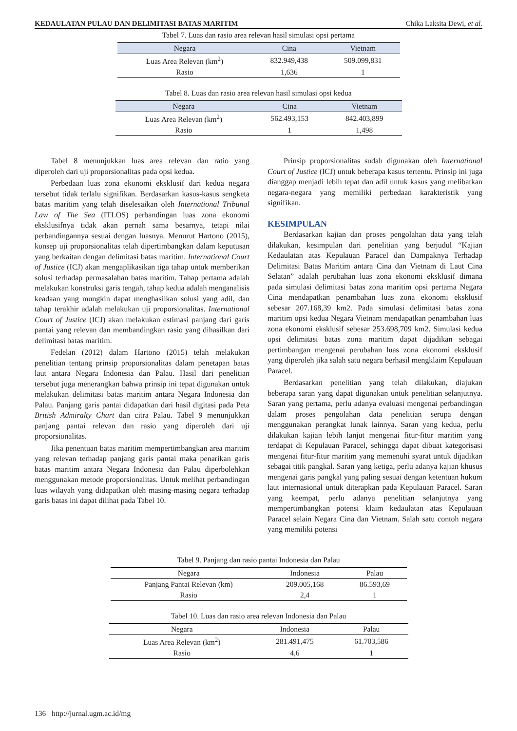KEDAULATAN PULAU DAN DELIMITASI BATAS MARITIM Chika Laksita Dewi, et al.
Tabel 7. Luas dan rasio area relevan hasil simulasi opsi pertama
| Negara | Cina | Vietnam |
| --- | --- | --- |
| Luas Area Relevan (km<sup>2</sup>) | 832.949,438 | 509.099,831 |
| Rasio | 1,636 | 1 |
Tabel 8. Luas dan rasio area relevan hasil simulasi opsi kedua
| Negara | Cina | Vietnam |
| --- | --- | --- |
| Luas Area Relevan (km<sup>2</sup>) | 562.493,153 | 842.403,899 |
| Rasio | 1 | 1,498 |
Tabel 8 menunjukkan luas area relevan dan ratio yang diperoleh dari uji proporsionalitas pada opsi kedua.
Perbedaan luas zona ekonomi eksklusif dari kedua negara tersebut tidak terlalu signifikan. Berdasarkan kasus-kasus sengketa batas maritim yang telah diselesaikan oleh International Tribunal Law of The Sea (ITLOS) perbandingan luas zona ekonomi eksklusifnya tidak akan pernah sama besarnya, tetapi nilai perbandingannya sesuai dengan luasnya. Menurut Hartono (2015), konsep uji proporsionalitas telah dipertimbangkan dalam keputusan yang berkaitan dengan delimitasi batas maritim. International Court of Justice (ICJ) akan mengaplikasikan tiga tahap untuk memberikan solusi terhadap permasalahan batas maritim. Tahap pertama adalah melakukan konstruksi garis tengah, tahap kedua adalah menganalisis keadaan yang mungkin dapat menghasilkan solusi yang adil, dan tahap terakhir adalah melakukan uji proporsionalitas. International Court of Justice (ICJ) akan melakukan estimasi panjang dari garis pantai yang relevan dan membandingkan rasio yang dihasilkan dari delimitasi batas maritim.
Fedelan (2012) dalam Hartono (2015) telah melakukan penelitian tentang prinsip proporsionalitas dalam penetapan batas laut antara Negara Indonesia dan Palau. Hasil dari penelitian tersebut juga menerangkan bahwa prinsip ini tepat digunakan untuk melakukan delimitasi batas maritim antara Negara Indonesia dan Palau. Panjang garis pantai didapatkan dari hasil digitasi pada Peta British Admiralty Chart dan citra Palau. Tabel 9 menunjukkan panjang pantai relevan dan rasio yang diperoleh dari uji proporsionalitas.
Jika penentuan batas maritim mempertimbangkan area maritim yang relevan terhadap panjang garis pantai maka penarikan garis batas maritim antara Negara Indonesia dan Palau diperbolehkan menggunakan metode proporsionalitas. Untuk melihat perbandingan luas wilayah yang didapatkan oleh masing-masing negara terhadap garis batas ini dapat dilihat pada Tabel 10.
Prinsip proporsionalitas sudah digunakan oleh International Court of Justice (ICJ) untuk beberapa kasus tertentu. Prinsip ini juga dianggap menjadi lebih tepat dan adil untuk kasus yang melibatkan negara-negara yang memiliki perbedaan karakteristik yang signifikan.
KESIMPULAN
Berdasarkan kajian dan proses pengolahan data yang telah dilakukan, kesimpulan dari penelitian yang berjudul “Kajian Kedaulatan atas Kepulauan Paracel dan Dampaknya Terhadap Delimitasi Batas Maritim antara Cina dan Vietnam di Laut Cina Selatan” adalah perubahan luas zona ekonomi eksklusif dimana pada simulasi delimitasi batas zona maritim opsi pertama Negara Cina mendapatkan penambahan luas zona ekonomi eksklusif sebesar 207.168,39 km2. Pada simulasi delimitasi batas zona maritim opsi kedua Negara Vietnam mendapatkan penambahan luas zona ekonomi eksklusif sebesar 253.698,709 km2. Simulasi kedua opsi delimitasi batas zona maritim dapat dijadikan sebagai pertimbangan mengenai perubahan luas zona ekonomi eksklusif yang diperoleh jika salah satu negara berhasil mengklaim Kepulauan Paracel.
Berdasarkan penelitian yang telah dilakukan, diajukan beberapa saran yang dapat digunakan untuk penelitian selanjutnya. Saran yang pertama, perlu adanya evaluasi mengenai perbandingan dalam proses pengolahan data penelitian serupa dengan menggunakan perangkat lunak lainnya. Saran yang kedua, perlu dilakukan kajian lebih lanjut mengenai fitur-fitur maritim yang terdapat di Kepulauan Paracel, sehingga dapat dibuat kategorisasi mengenai fitur-fitur maritim yang memenuhi syarat untuk dijadikan sebagai titik pangkal. Saran yang ketiga, perlu adanya kajian khusus mengenai garis pangkal yang paling sesuai dengan ketentuan hukum laut internasional untuk diterapkan pada Kepulauan Paracel. Saran yang keempat, perlu adanya penelitian selanjutnya yang mempertimbangkan potensi klaim kedaulatan atas Kepulauan Paracel selain Negara Cina dan Vietnam. Salah satu contoh negara yang memiliki potensi
Tabel 9. Panjang dan rasio pantai Indonesia dan Palau
| Negara | Indonesia | Palau |
| --- | --- | --- |
| Panjang Pantai Relevan (km) | 209.005,168 | 86.593,69 |
| Rasio | 2,4 | 1 |
Tabel 10. Luas dan rasio area relevan Indonesia dan Palau
| Negara | Indonesia | Palau |
| --- | --- | --- |
| Luas Area Relevan (km<sup>2</sup>) | 281.491,475 | 61.703,586 |
| Rasio | 4,6 | 1 |
136 http://jurnal.ugm.ac.id/mg